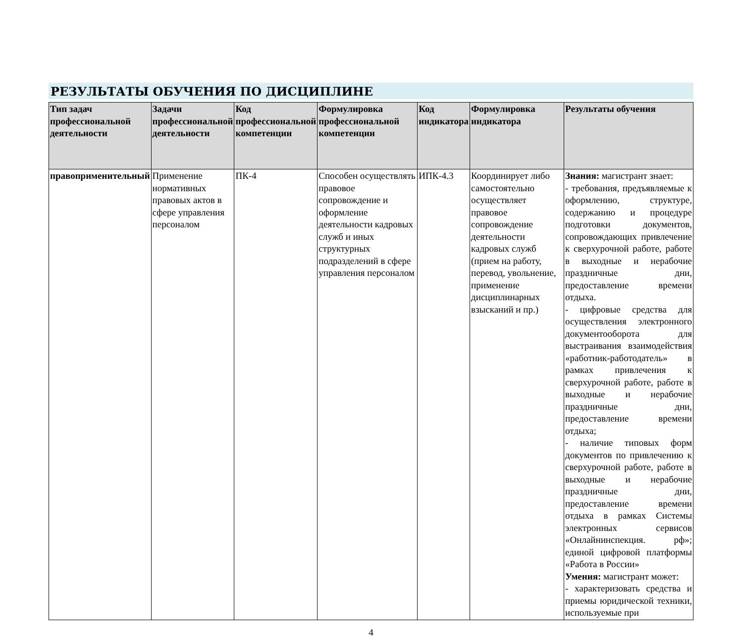РЕЗУЛЬТАТЫ ОБУЧЕНИЯ ПО ДИСЦИПЛИНЕ
| Тип задач профессиональной деятельности | Задачи профессиональной деятельности | Код профессиональной компетенции | Формулировка профессиональной компетенции | Код индикатора | Формулировка индикатора | Результаты обучения |
| --- | --- | --- | --- | --- | --- | --- |
| правоприменительный | Применение нормативных правовых актов в сфере управления персоналом | ПК-4 | Способен осуществлять правовое сопровождение и оформление деятельности кадровых служб и иных структурных подразделений в сфере управления персоналом | ИПК-4.3 | Координирует либо самостоятельно осуществляет правовое сопровождение деятельности кадровых служб (прием на работу, перевод, увольнение, применение дисциплинарных взысканий и пр.) | Знания: магистрант знает: - требования, предъявляемые к оформлению, структуре, содержанию и процедуре подготовки документов, сопровождающих привлечение к сверхурочной работе, работе в выходные и нерабочие праздничные дни, предоставление времени отдыха. - цифровые средства для осуществления электронного документооборота для выстраивания взаимодействия «работник-работодатель» в рамках привлечения к сверхурочной работе, работе в выходные и нерабочие праздничные дни, предоставление времени отдыха; - наличие типовых форм документов по привлечению к сверхурочной работе, работе в выходные и нерабочие праздничные дни, предоставление времени отдыха в рамках Системы электронных сервисов «Онлайнинспекция. рф»; единой цифровой платформы «Работа в России» Умения: магистрант может: - характеризовать средства и приемы юридической техники, используемые при |
4